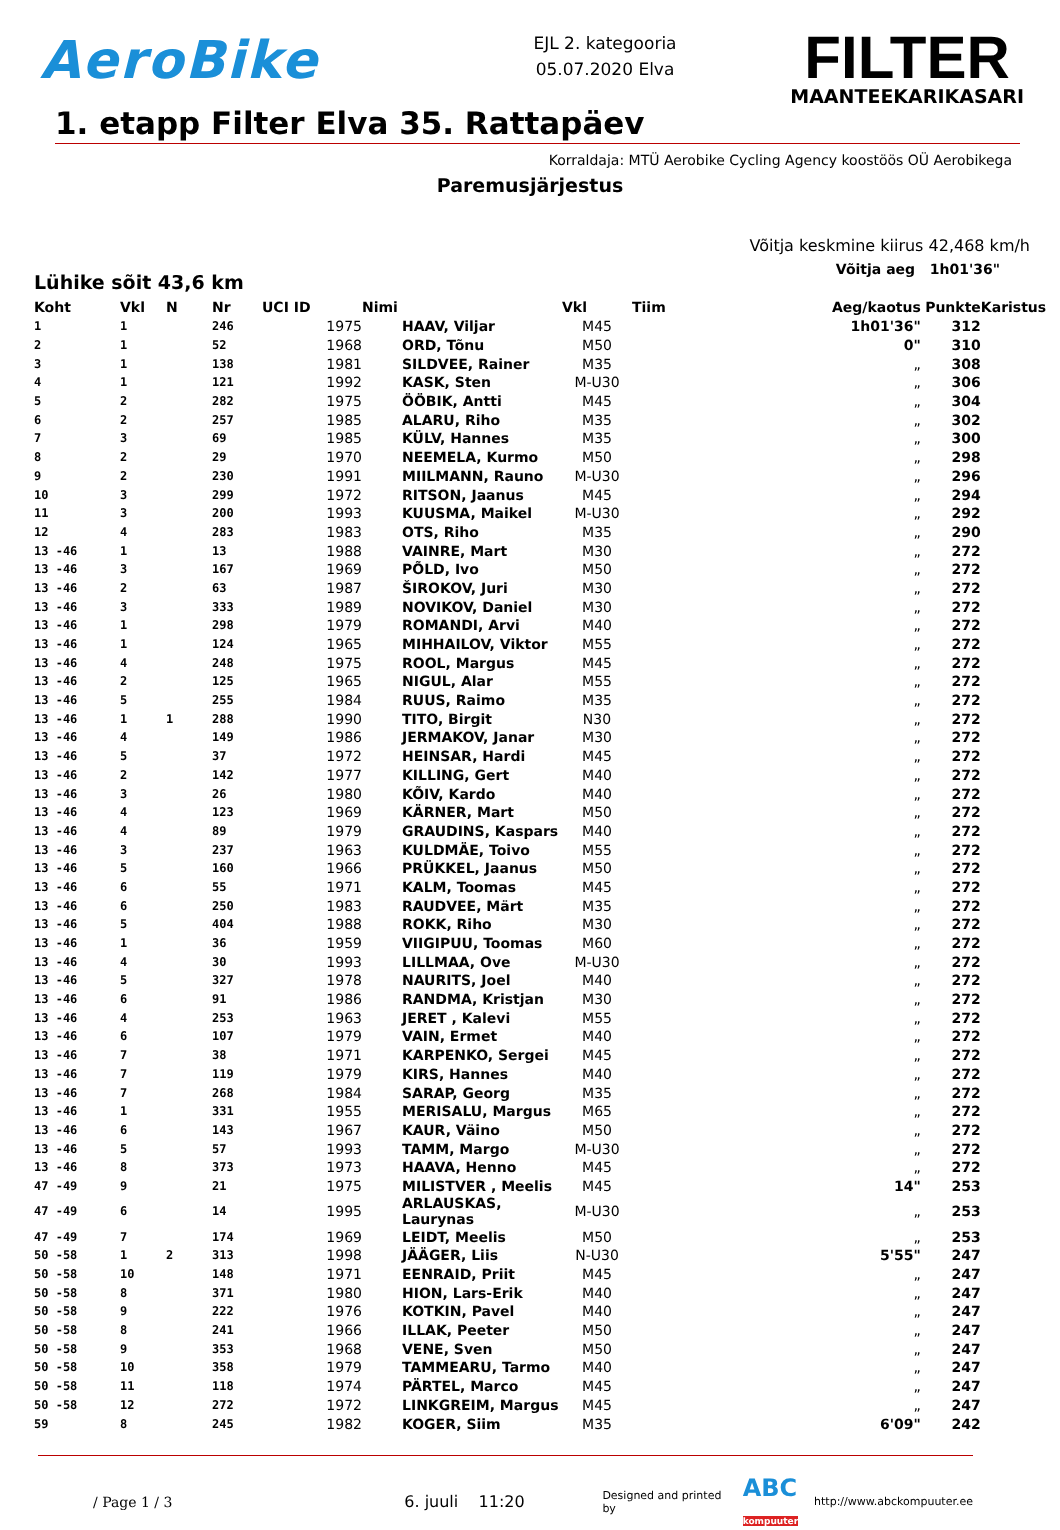AeroBike
EJL 2. kategooria
05.07.2020 Elva
FILTER
MAANTEEKARIKASARI
1. etapp Filter Elva 35. Rattapäev
Korraldaja: MTÜ Aerobike Cycling Agency koostöös OÜ Aerobikega
Paremusjärjestus
Võitja keskmine kiirus 42,468 km/h
Lühike sõit 43,6 km
Võitja aeg 1h01'36"
| Koht | Vkl | N | Nr | UCI ID | Nimi | Vkl | Tiim | Aeg/kaotus | Punkte | Karistus |
| --- | --- | --- | --- | --- | --- | --- | --- | --- | --- | --- |
| 1 | 1 | | 246 | 1975 | HAAV, Viljar | M45 | | 1h01'36" | 312 | |
| 2 | 1 | | 52 | 1968 | ORD, Tõnu | M50 | | 0" | 310 | |
| 3 | 1 | | 138 | 1981 | SILDVEE, Rainer | M35 | | „ | 308 | |
| 4 | 1 | | 121 | 1992 | KASK, Sten | M-U30 | | „ | 306 | |
| 5 | 2 | | 282 | 1975 | ÖÖBIK, Antti | M45 | | „ | 304 | |
| 6 | 2 | | 257 | 1985 | ALARU, Riho | M35 | | „ | 302 | |
| 7 | 3 | | 69 | 1985 | KÜLV, Hannes | M35 | | „ | 300 | |
| 8 | 2 | | 29 | 1970 | NEEMELA, Kurmo | M50 | | „ | 298 | |
| 9 | 2 | | 230 | 1991 | MIILMANN, Rauno | M-U30 | | „ | 296 | |
| 10 | 3 | | 299 | 1972 | RITSON, Jaanus | M45 | | „ | 294 | |
| 11 | 3 | | 200 | 1993 | KUUSMA, Maikel | M-U30 | | „ | 292 | |
| 12 | 4 | | 283 | 1983 | OTS, Riho | M35 | | „ | 290 | |
| 13 -46 | 1 | | 13 | 1988 | VAINRE, Mart | M30 | | „ | 272 | |
| 13 -46 | 3 | | 167 | 1969 | PÕLD, Ivo | M50 | | „ | 272 | |
| 13 -46 | 2 | | 63 | 1987 | ŠIROKOV, Juri | M30 | | „ | 272 | |
| 13 -46 | 3 | | 333 | 1989 | NOVIKOV, Daniel | M30 | | „ | 272 | |
| 13 -46 | 1 | | 298 | 1979 | ROMANDI, Arvi | M40 | | „ | 272 | |
| 13 -46 | 1 | | 124 | 1965 | MIHHAILOV, Viktor | M55 | | „ | 272 | |
| 13 -46 | 4 | | 248 | 1975 | ROOL, Margus | M45 | | „ | 272 | |
| 13 -46 | 2 | | 125 | 1965 | NIGUL, Alar | M55 | | „ | 272 | |
| 13 -46 | 5 | | 255 | 1984 | RUUS, Raimo | M35 | | „ | 272 | |
| 13 -46 | 1 | 1 | 288 | 1990 | TITO, Birgit | N30 | | „ | 272 | |
| 13 -46 | 4 | | 149 | 1986 | JERMAKOV, Janar | M30 | | „ | 272 | |
| 13 -46 | 5 | | 37 | 1972 | HEINSAR, Hardi | M45 | | „ | 272 | |
| 13 -46 | 2 | | 142 | 1977 | KILLING, Gert | M40 | | „ | 272 | |
| 13 -46 | 3 | | 26 | 1980 | KÕIV, Kardo | M40 | | „ | 272 | |
| 13 -46 | 4 | | 123 | 1969 | KÄRNER, Mart | M50 | | „ | 272 | |
| 13 -46 | 4 | | 89 | 1979 | GRAUDINS, Kaspars | M40 | | „ | 272 | |
| 13 -46 | 3 | | 237 | 1963 | KULDMÄE, Toivo | M55 | | „ | 272 | |
| 13 -46 | 5 | | 160 | 1966 | PRÜKKEL, Jaanus | M50 | | „ | 272 | |
| 13 -46 | 6 | | 55 | 1971 | KALM, Toomas | M45 | | „ | 272 | |
| 13 -46 | 6 | | 250 | 1983 | RAUDVEE, Märt | M35 | | „ | 272 | |
| 13 -46 | 5 | | 404 | 1988 | ROKK, Riho | M30 | | „ | 272 | |
| 13 -46 | 1 | | 36 | 1959 | VIIGIPUU, Toomas | M60 | | „ | 272 | |
| 13 -46 | 4 | | 30 | 1993 | LILLMAA, Ove | M-U30 | | „ | 272 | |
| 13 -46 | 5 | | 327 | 1978 | NAURITS, Joel | M40 | | „ | 272 | |
| 13 -46 | 6 | | 91 | 1986 | RANDMA, Kristjan | M30 | | „ | 272 | |
| 13 -46 | 4 | | 253 | 1963 | JERET , Kalevi | M55 | | „ | 272 | |
| 13 -46 | 6 | | 107 | 1979 | VAIN, Ermet | M40 | | „ | 272 | |
| 13 -46 | 7 | | 38 | 1971 | KARPENKO, Sergei | M45 | | „ | 272 | |
| 13 -46 | 7 | | 119 | 1979 | KIRS, Hannes | M40 | | „ | 272 | |
| 13 -46 | 7 | | 268 | 1984 | SARAP, Georg | M35 | | „ | 272 | |
| 13 -46 | 1 | | 331 | 1955 | MERISALU, Margus | M65 | | „ | 272 | |
| 13 -46 | 6 | | 143 | 1967 | KAUR, Väino | M50 | | „ | 272 | |
| 13 -46 | 5 | | 57 | 1993 | TAMM, Margo | M-U30 | | „ | 272 | |
| 13 -46 | 8 | | 373 | 1973 | HAAVA, Henno | M45 | | „ | 272 | |
| 47 -49 | 9 | | 21 | 1975 | MILISTVER , Meelis | M45 | | 14" | 253 | |
| 47 -49 | 6 | | 14 | 1995 | ARLAUSKAS, Laurynas | M-U30 | | „ | 253 | |
| 47 -49 | 7 | | 174 | 1969 | LEIDT, Meelis | M50 | | „ | 253 | |
| 50 -58 | 1 | 2 | 313 | 1998 | JÄÄGER, Liis | N-U30 | | 5'55" | 247 | |
| 50 -58 | 10 | | 148 | 1971 | EENRAID, Priit | M45 | | „ | 247 | |
| 50 -58 | 8 | | 371 | 1980 | HION, Lars-Erik | M40 | | „ | 247 | |
| 50 -58 | 9 | | 222 | 1976 | KOTKIN, Pavel | M40 | | „ | 247 | |
| 50 -58 | 8 | | 241 | 1966 | ILLAK, Peeter | M50 | | „ | 247 | |
| 50 -58 | 9 | | 353 | 1968 | VENE, Sven | M50 | | „ | 247 | |
| 50 -58 | 10 | | 358 | 1979 | TAMMEARU, Tarmo | M40 | | „ | 247 | |
| 50 -58 | 11 | | 118 | 1974 | PÄRTEL, Marco | M45 | | „ | 247 | |
| 50 -58 | 12 | | 272 | 1972 | LINKGREIM, Margus | M45 | | „ | 247 | |
| 59 | 8 | | 245 | 1982 | KOGER, Siim | M35 | | 6'09" | 242 | |
/ Page 1 / 3 6. juuli 11:20 Designed and printed by ABC
kompuuter http://www.abckompuuter.ee